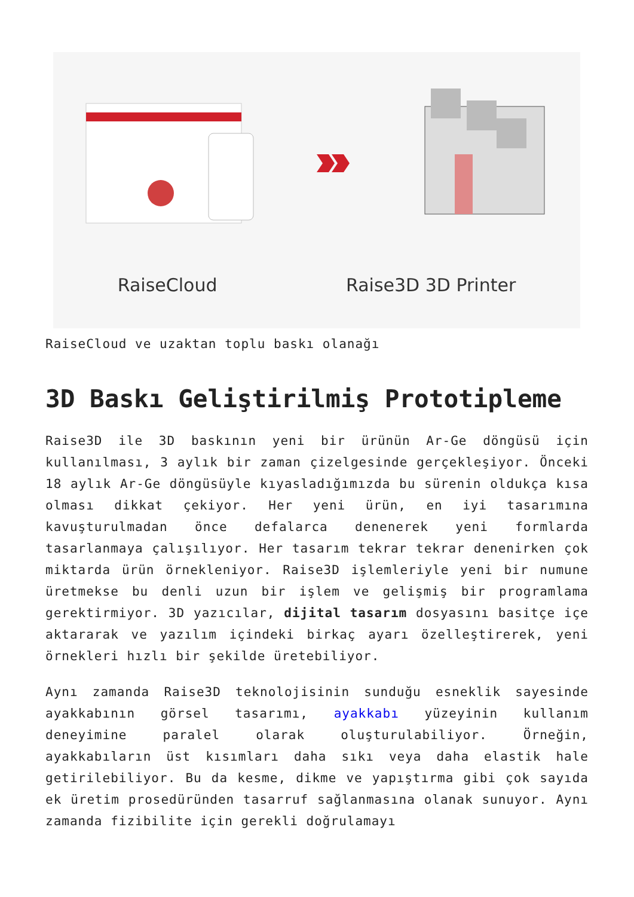RaiseCloud Raise3D 3D Printer
RaiseCloud ve uzaktan toplu baskı olanağı
3D Baskı Geliştirilmiş Prototipleme
Raise3D ile 3D baskının yeni bir ürünün Ar-Ge döngüsü için kullanılması, 3 aylık bir zaman çizelgesinde gerçekleşiyor. Önceki 18 aylık Ar-Ge döngüsüyle kıyasladığımızda bu sürenin oldukça kısa olması dikkat çekiyor. Her yeni ürün, en iyi tasarımına kavuşturulmadan önce defalarca denenerek yeni formlarda tasarlanmaya çalışılıyor. Her tasarım tekrar tekrar denenirken çok miktarda ürün örnekleniyor. Raise3D işlemleriyle yeni bir numune üretmekse bu denli uzun bir işlem ve gelişmiş bir programlama gerektirmiyor. 3D yazıcılar, dijital tasarım dosyasını basitçe içe aktararak ve yazılım içindeki birkaç ayarı özelleştirerek, yeni örnekleri hızlı bir şekilde üretebiliyor.
Aynı zamanda Raise3D teknolojisinin sunduğu esneklik sayesinde ayakkabının görsel tasarımı, ayakkabı yüzeyinin kullanım deneyimine paralel olarak oluşturulabiliyor. Örneğin, ayakkabıların üst kısımları daha sıkı veya daha elastik hale getirilebiliyor. Bu da kesme, dikme ve yapıştırma gibi çok sayıda ek üretim prosedüründen tasarruf sağlanmasına olanak sunuyor. Aynı zamanda fizibilite için gerekli doğrulamayı